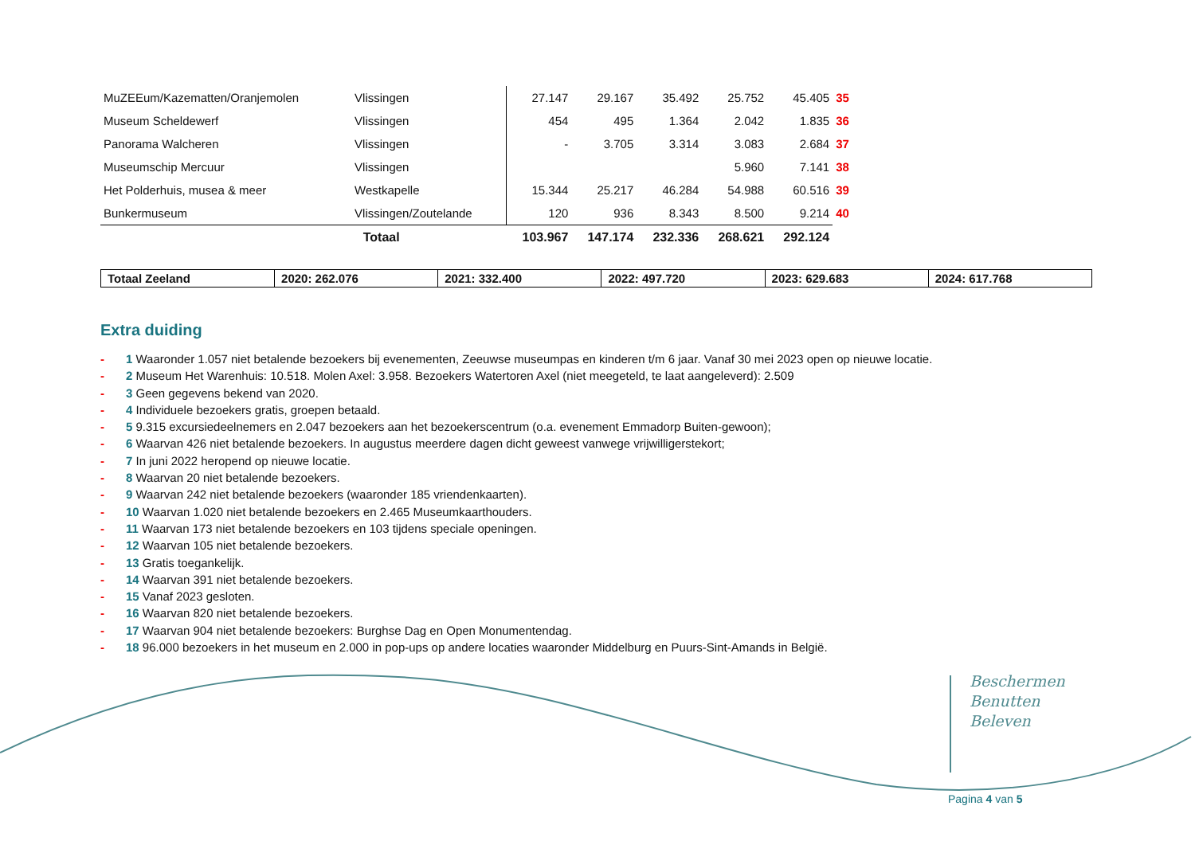| MuZEEum/Kazematten/Oranjemolen | Vlissingen | 27.147 | 29.167 | 35.492 | 25.752 | 45.405 | 35 |
| Museum Scheldewerf | Vlissingen | 454 | 495 | 1.364 | 2.042 | 1.835 | 36 |
| Panorama Walcheren | Vlissingen | - | 3.705 | 3.314 | 3.083 | 2.684 | 37 |
| Museumschip Mercuur | Vlissingen | | | | 5.960 | 7.141 | 38 |
| Het Polderhuis, musea & meer | Westkapelle | 15.344 | 25.217 | 46.284 | 54.988 | 60.516 | 39 |
| Bunkermuseum | Vlissingen/Zoutelande | 120 | 936 | 8.343 | 8.500 | 9.214 | 40 |
| Totaal | | 103.967 | 147.174 | 232.336 | 268.621 | 292.124 | |
| Totaal Zeeland | 2020: 262.076 | 2021: 332.400 | 2022: 497.720 | 2023: 629.683 | 2024: 617.768 |
Extra duiding
- 1 Waaronder 1.057 niet betalende bezoekers bij evenementen, Zeeuwse museumpas en kinderen t/m 6 jaar. Vanaf 30 mei 2023 open op nieuwe locatie.
- 2 Museum Het Warenhuis: 10.518. Molen Axel: 3.958. Bezoekers Watertoren Axel (niet meegeteld, te laat aangeleverd): 2.509
- 3 Geen gegevens bekend van 2020.
- 4 Individuele bezoekers gratis, groepen betaald.
- 5 9.315 excursiedeelnemers en 2.047 bezoekers aan het bezoekerscentrum (o.a. evenement Emmadorp Buiten-gewoon);
- 6 Waarvan 426 niet betalende bezoekers. In augustus meerdere dagen dicht geweest vanwege vrijwilligerstekort;
- 7 In juni 2022 heropend op nieuwe locatie.
- 8 Waarvan 20 niet betalende bezoekers.
- 9 Waarvan 242 niet betalende bezoekers (waaronder 185 vriendenkaarten).
- 10 Waarvan 1.020 niet betalende bezoekers en 2.465 Museumkaarthouders.
- 11 Waarvan 173 niet betalende bezoekers en 103 tijdens speciale openingen.
- 12 Waarvan 105 niet betalende bezoekers.
- 13 Gratis toegankelijk.
- 14 Waarvan 391 niet betalende bezoekers.
- 15 Vanaf 2023 gesloten.
- 16 Waarvan 820 niet betalende bezoekers.
- 17 Waarvan 904 niet betalende bezoekers: Burghse Dag en Open Monumentendag.
- 18 96.000 bezoekers in het museum en 2.000 in pop-ups op andere locaties waaronder Middelburg en Puurs-Sint-Amands in België.
Beschermen
Benutten
Beleven
Pagina 4 van 5